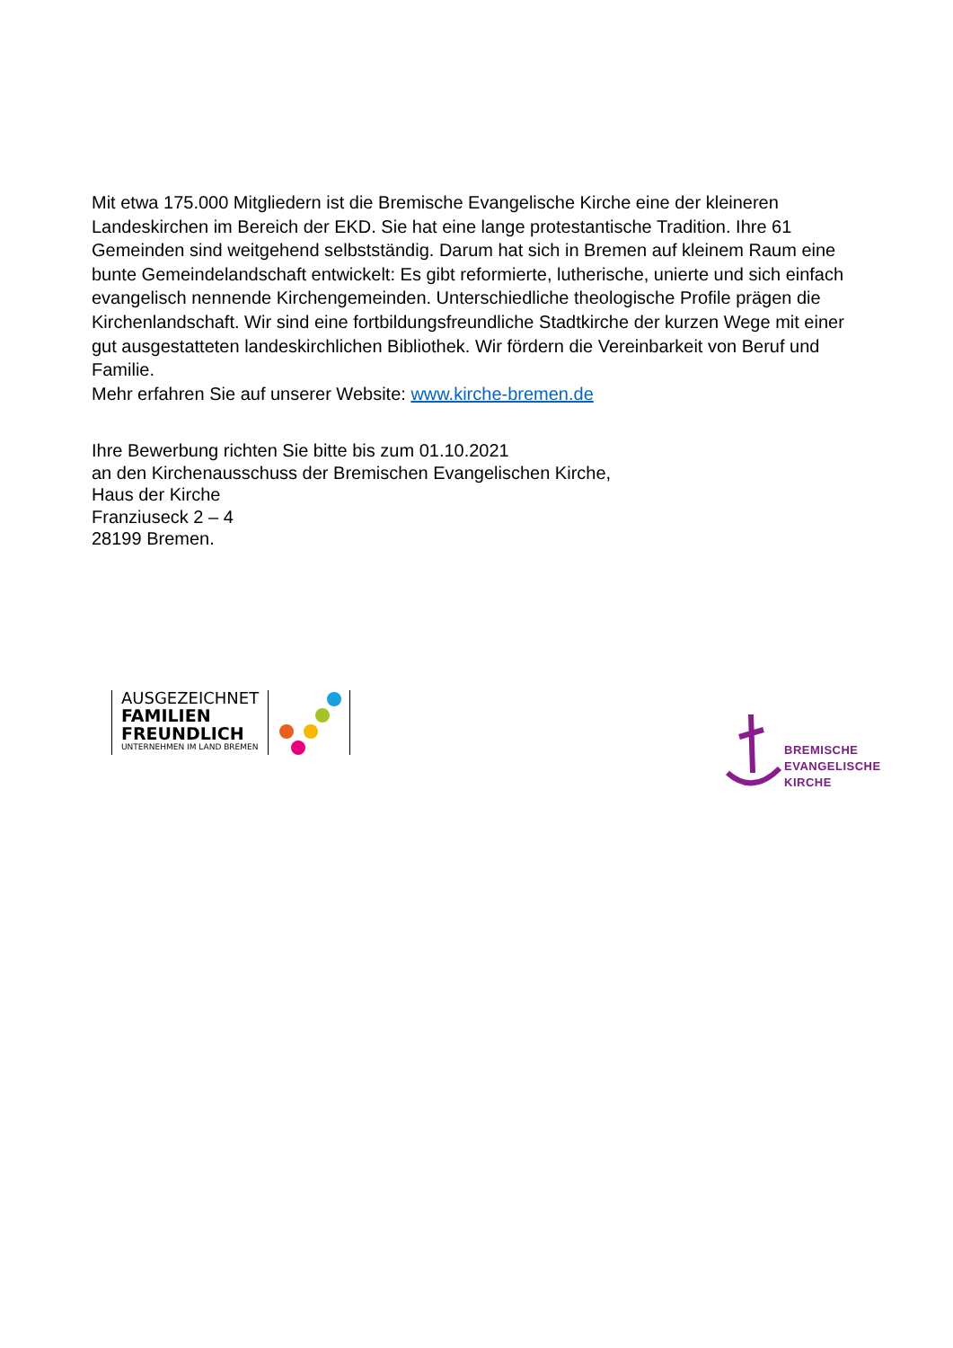Mit etwa 175.000 Mitgliedern ist die Bremische Evangelische Kirche eine der kleineren Landeskirchen im Bereich der EKD. Sie hat eine lange protestantische Tradition. Ihre 61 Gemeinden sind weitgehend selbstständig. Darum hat sich in Bremen auf kleinem Raum eine bunte Gemeindelandschaft entwickelt: Es gibt reformierte, lutherische, unierte und sich einfach evangelisch nennende Kirchengemeinden. Unterschiedliche theologische Profile prägen die Kirchenlandschaft. Wir sind eine fortbildungsfreundliche Stadtkirche der kurzen Wege mit einer gut ausgestatteten landeskirchlichen Bibliothek. Wir fördern die Vereinbarkeit von Beruf und Familie.
Mehr erfahren Sie auf unserer Website: www.kirche-bremen.de
Ihre Bewerbung richten Sie bitte bis zum 01.10.2021
an den Kirchenausschuss der Bremischen Evangelischen Kirche,
Haus der Kirche
Franziuseck 2 – 4
28199 Bremen.
AUSGEZEICHNET
FAMILIEN
FREUNDLICH
UNTERNEHMEN IM LAND BREMEN
BREMISCHE
EVANGELISCHE
KIRCHE